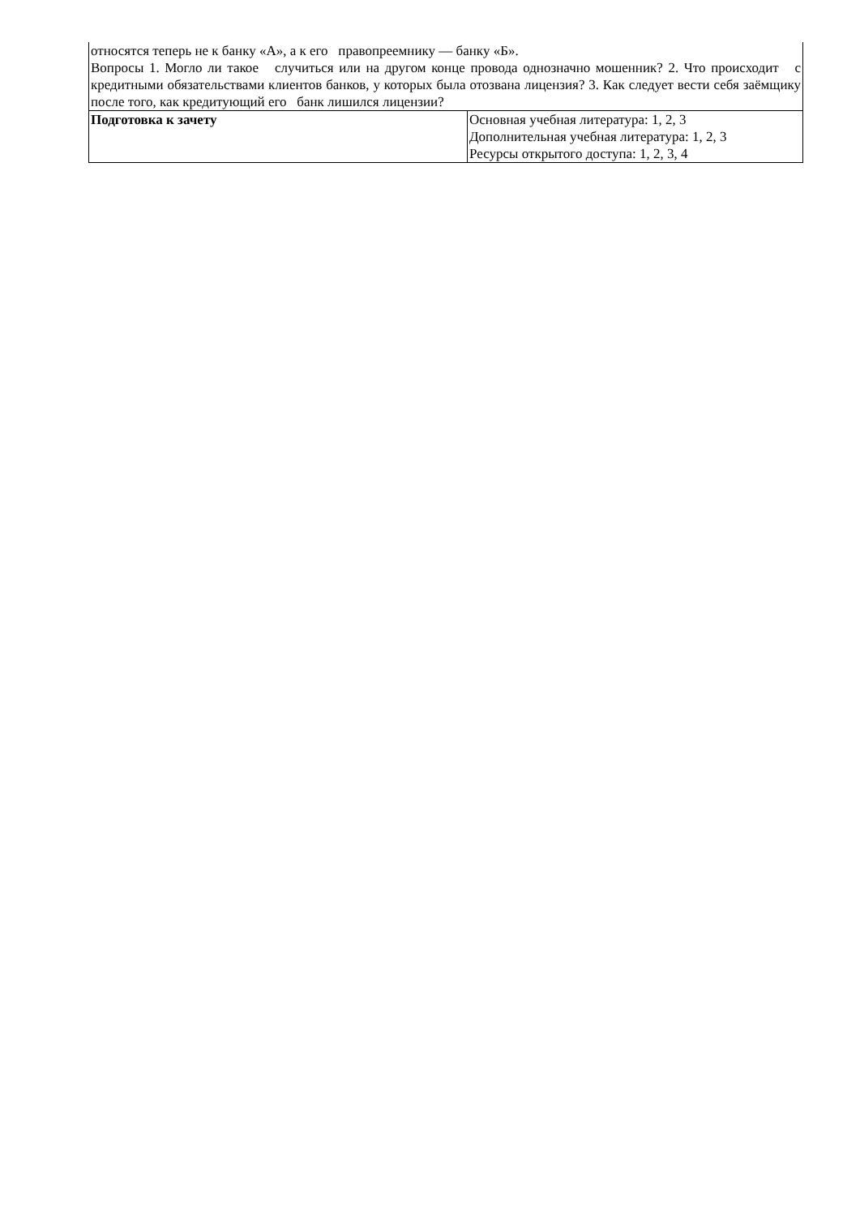| относятся теперь не к банку «А», а к его правопреемнику — банку «Б». Вопросы 1. Могло ли такое случиться или на другом конце провода однозначно мошенник? 2. Что происходит с кредитными обязательствами клиентов банков, у которых была отозвана лицензия? 3. Как следует вести себя заёмщику после того, как кредитующий его банк лишился лицензии? | |
| Подготовка к зачету | Основная учебная литература: 1, 2, 3 Дополнительная учебная литература: 1, 2, 3 Ресурсы открытого доступа: 1, 2, 3, 4 |